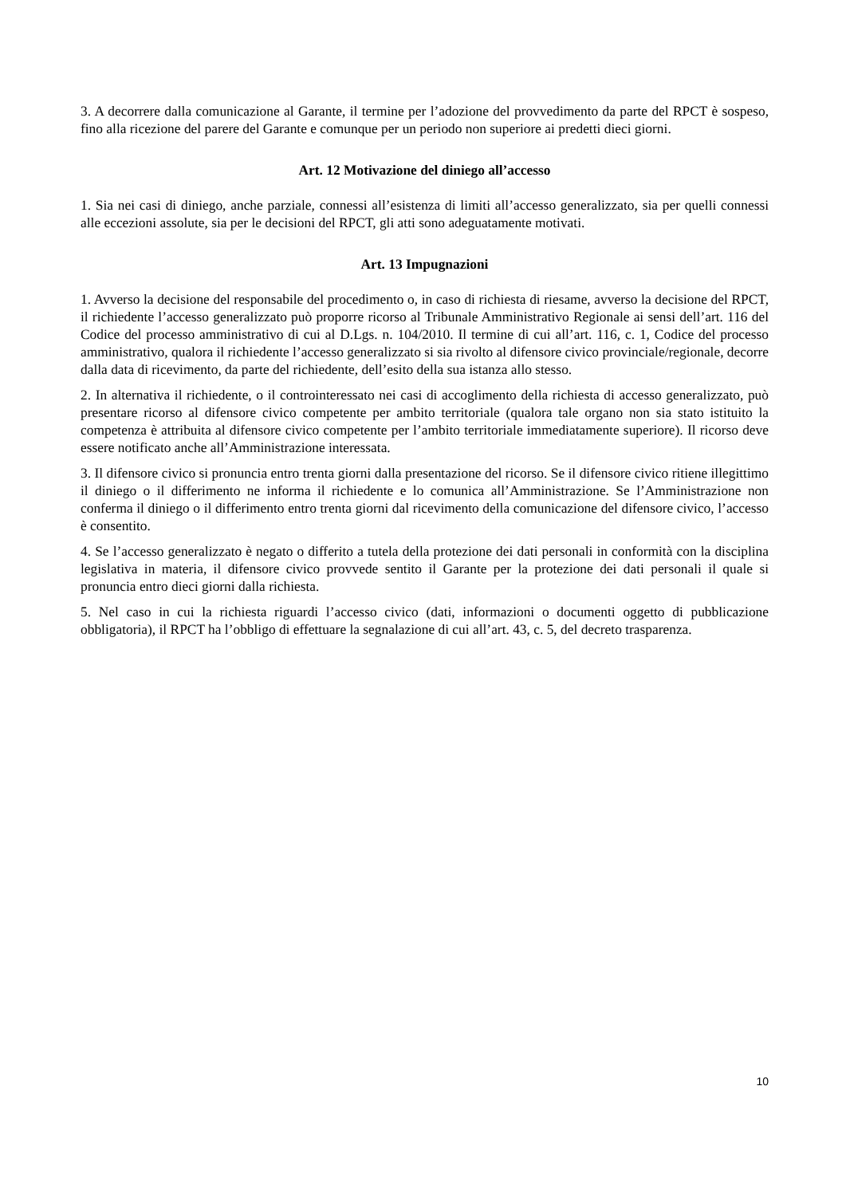3. A decorrere dalla comunicazione al Garante, il termine per l’adozione del provvedimento da parte del RPCT è sospeso, fino alla ricezione del parere del Garante e comunque per un periodo non superiore ai predetti dieci giorni.
Art. 12 Motivazione del diniego all’accesso
1. Sia nei casi di diniego, anche parziale, connessi all’esistenza di limiti all’accesso generalizzato, sia per quelli connessi alle eccezioni assolute, sia per le decisioni del RPCT, gli atti sono adeguatamente motivati.
Art. 13 Impugnazioni
1. Avverso la decisione del responsabile del procedimento o, in caso di richiesta di riesame, avverso la decisione del RPCT, il richiedente l’accesso generalizzato può proporre ricorso al Tribunale Amministrativo Regionale ai sensi dell’art. 116 del Codice del processo amministrativo di cui al D.Lgs. n. 104/2010. Il termine di cui all’art. 116, c. 1, Codice del processo amministrativo, qualora il richiedente l’accesso generalizzato si sia rivolto al difensore civico provinciale/regionale, decorre dalla data di ricevimento, da parte del richiedente, dell’esito della sua istanza allo stesso.
2. In alternativa il richiedente, o il controinteressato nei casi di accoglimento della richiesta di accesso generalizzato, può presentare ricorso al difensore civico competente per ambito territoriale (qualora tale organo non sia stato istituito la competenza è attribuita al difensore civico competente per l’ambito territoriale immediatamente superiore). Il ricorso deve essere notificato anche all’Amministrazione interessata.
3. Il difensore civico si pronuncia entro trenta giorni dalla presentazione del ricorso. Se il difensore civico ritiene illegittimo il diniego o il differimento ne informa il richiedente e lo comunica all’Amministrazione. Se l’Amministrazione non conferma il diniego o il differimento entro trenta giorni dal ricevimento della comunicazione del difensore civico, l’accesso è consentito.
4. Se l’accesso generalizzato è negato o differito a tutela della protezione dei dati personali in conformità con la disciplina legislativa in materia, il difensore civico provvede sentito il Garante per la protezione dei dati personali il quale si pronuncia entro dieci giorni dalla richiesta.
5. Nel caso in cui la richiesta riguardi l’accesso civico (dati, informazioni o documenti oggetto di pubblicazione obbligatoria), il RPCT ha l’obbligo di effettuare la segnalazione di cui all’art. 43, c. 5, del decreto trasparenza.
10